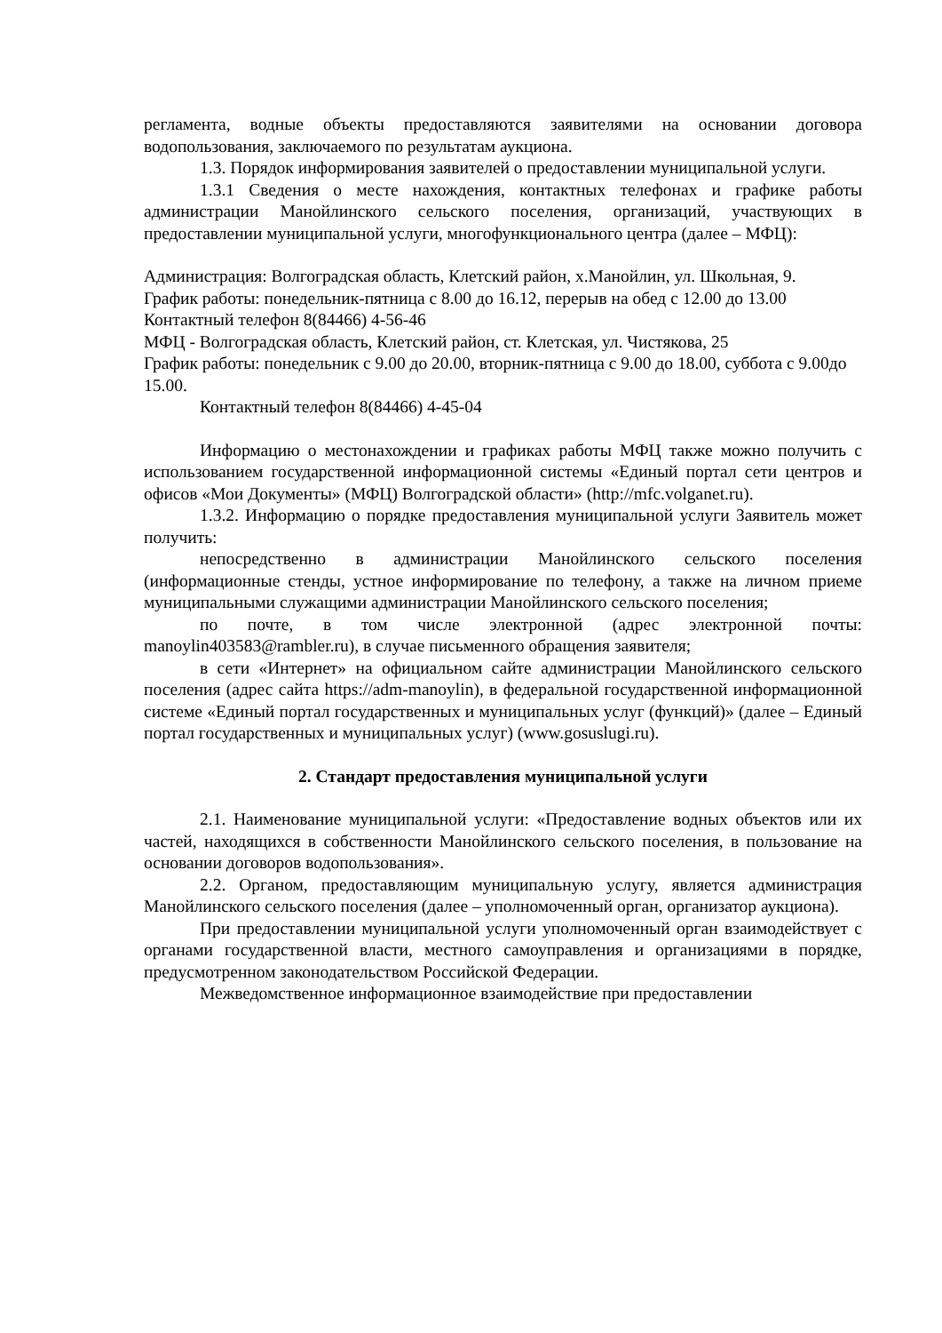регламента, водные объекты предоставляются заявителями на основании договора водопользования, заключаемого по результатам аукциона.
1.3. Порядок информирования заявителей о предоставлении муниципальной услуги.
1.3.1 Сведения о месте нахождения, контактных телефонах и графике работы администрации Манойлинского сельского поселения, организаций, участвующих в предоставлении муниципальной услуги, многофункционального центра (далее – МФЦ):
Администрация: Волгоградская область, Клетский район, х.Манойлин, ул. Школьная, 9.
График работы: понедельник-пятница с 8.00 до 16.12, перерыв на обед с 12.00 до 13.00
Контактный телефон 8(84466) 4-56-46
МФЦ - Волгоградская область, Клетский район, ст. Клетская, ул. Чистякова, 25
График работы: понедельник с 9.00 до 20.00, вторник-пятница с 9.00 до 18.00, суббота с 9.00до 15.00.
Контактный телефон 8(84466) 4-45-04
Информацию о местонахождении и графиках работы МФЦ также можно получить с использованием государственной информационной системы «Единый портал сети центров и офисов «Мои Документы» (МФЦ) Волгоградской области» (http://mfc.volganet.ru).
1.3.2. Информацию о порядке предоставления муниципальной услуги Заявитель может получить:
непосредственно в администрации Манойлинского сельского поселения (информационные стенды, устное информирование по телефону, а также на личном приеме муниципальными служащими администрации Манойлинского сельского поселения;
по почте, в том числе электронной (адрес электронной почты: manoylin403583@rambler.ru), в случае письменного обращения заявителя;
в сети «Интернет» на официальном сайте администрации Манойлинского сельского поселения (адрес сайта https://adm-manoylin), в федеральной государственной информационной системе «Единый портал государственных и муниципальных услуг (функций)» (далее – Единый портал государственных и муниципальных услуг) (www.gosuslugi.ru).
2. Стандарт предоставления муниципальной услуги
2.1. Наименование муниципальной услуги: «Предоставление водных объектов или их частей, находящихся в собственности Манойлинского сельского поселения, в пользование на основании договоров водопользования».
2.2. Органом, предоставляющим муниципальную услугу, является администрация Манойлинского сельского поселения (далее – уполномоченный орган, организатор аукциона).
При предоставлении муниципальной услуги уполномоченный орган взаимодействует с органами государственной власти, местного самоуправления и организациями в порядке, предусмотренном законодательством Российской Федерации.
Межведомственное информационное взаимодействие при предоставлении